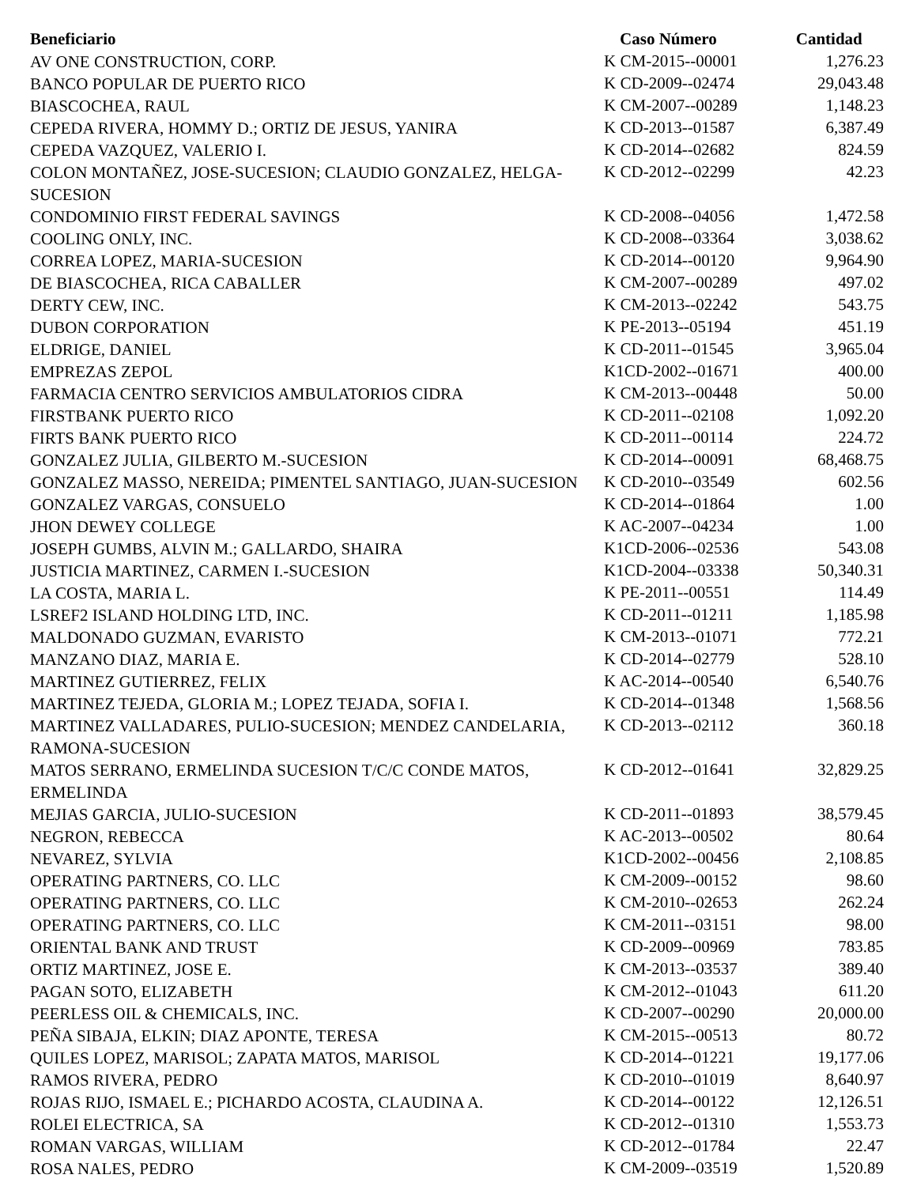| Beneficiario | Caso Número | Cantidad |
| --- | --- | --- |
| AV ONE CONSTRUCTION, CORP. | K CM-2015--00001 | 1,276.23 |
| BANCO POPULAR DE PUERTO RICO | K CD-2009--02474 | 29,043.48 |
| BIASCOCHEA, RAUL | K CM-2007--00289 | 1,148.23 |
| CEPEDA RIVERA, HOMMY D.; ORTIZ DE JESUS, YANIRA | K CD-2013--01587 | 6,387.49 |
| CEPEDA VAZQUEZ, VALERIO I. | K CD-2014--02682 | 824.59 |
| COLON MONTAÑEZ, JOSE-SUCESION; CLAUDIO GONZALEZ, HELGA-SUCESION | K CD-2012--02299 | 42.23 |
| CONDOMINIO FIRST FEDERAL SAVINGS | K CD-2008--04056 | 1,472.58 |
| COOLING ONLY, INC. | K CD-2008--03364 | 3,038.62 |
| CORREA LOPEZ, MARIA-SUCESION | K CD-2014--00120 | 9,964.90 |
| DE BIASCOCHEA, RICA CABALLER | K CM-2007--00289 | 497.02 |
| DERTY CEW, INC. | K CM-2013--02242 | 543.75 |
| DUBON CORPORATION | K PE-2013--05194 | 451.19 |
| ELDRIGE, DANIEL | K CD-2011--01545 | 3,965.04 |
| EMPREZAS ZEPOL | K1CD-2002--01671 | 400.00 |
| FARMACIA CENTRO SERVICIOS AMBULATORIOS CIDRA | K CM-2013--00448 | 50.00 |
| FIRSTBANK PUERTO RICO | K CD-2011--02108 | 1,092.20 |
| FIRTS BANK PUERTO RICO | K CD-2011--00114 | 224.72 |
| GONZALEZ JULIA, GILBERTO M.-SUCESION | K CD-2014--00091 | 68,468.75 |
| GONZALEZ MASSO, NEREIDA; PIMENTEL SANTIAGO, JUAN-SUCESION | K CD-2010--03549 | 602.56 |
| GONZALEZ VARGAS, CONSUELO | K CD-2014--01864 | 1.00 |
| JHON DEWEY COLLEGE | K AC-2007--04234 | 1.00 |
| JOSEPH GUMBS, ALVIN M.; GALLARDO, SHAIRA | K1CD-2006--02536 | 543.08 |
| JUSTICIA MARTINEZ, CARMEN I.-SUCESION | K1CD-2004--03338 | 50,340.31 |
| LA COSTA, MARIA L. | K PE-2011--00551 | 114.49 |
| LSREF2 ISLAND HOLDING LTD, INC. | K CD-2011--01211 | 1,185.98 |
| MALDONADO GUZMAN, EVARISTO | K CM-2013--01071 | 772.21 |
| MANZANO DIAZ, MARIA E. | K CD-2014--02779 | 528.10 |
| MARTINEZ GUTIERREZ, FELIX | K AC-2014--00540 | 6,540.76 |
| MARTINEZ TEJEDA, GLORIA M.; LOPEZ TEJADA, SOFIA I. | K CD-2014--01348 | 1,568.56 |
| MARTINEZ VALLADARES, PULIO-SUCESION; MENDEZ CANDELARIA, RAMONA-SUCESION | K CD-2013--02112 | 360.18 |
| MATOS SERRANO, ERMELINDA SUCESION T/C/C CONDE MATOS, ERMELINDA | K CD-2012--01641 | 32,829.25 |
| MEJIAS GARCIA, JULIO-SUCESION | K CD-2011--01893 | 38,579.45 |
| NEGRON, REBECCA | K AC-2013--00502 | 80.64 |
| NEVAREZ, SYLVIA | K1CD-2002--00456 | 2,108.85 |
| OPERATING PARTNERS, CO. LLC | K CM-2009--00152 | 98.60 |
| OPERATING PARTNERS, CO. LLC | K CM-2010--02653 | 262.24 |
| OPERATING PARTNERS, CO. LLC | K CM-2011--03151 | 98.00 |
| ORIENTAL BANK AND TRUST | K CD-2009--00969 | 783.85 |
| ORTIZ MARTINEZ, JOSE E. | K CM-2013--03537 | 389.40 |
| PAGAN SOTO, ELIZABETH | K CM-2012--01043 | 611.20 |
| PEERLESS OIL & CHEMICALS, INC. | K CD-2007--00290 | 20,000.00 |
| PEÑA SIBAJA, ELKIN; DIAZ APONTE, TERESA | K CM-2015--00513 | 80.72 |
| QUILES LOPEZ, MARISOL; ZAPATA MATOS, MARISOL | K CD-2014--01221 | 19,177.06 |
| RAMOS RIVERA, PEDRO | K CD-2010--01019 | 8,640.97 |
| ROJAS RIJO, ISMAEL E.; PICHARDO ACOSTA, CLAUDINA A. | K CD-2014--00122 | 12,126.51 |
| ROLEI ELECTRICA, SA | K CD-2012--01310 | 1,553.73 |
| ROMAN VARGAS, WILLIAM | K CD-2012--01784 | 22.47 |
| ROSA NALES, PEDRO | K CM-2009--03519 | 1,520.89 |